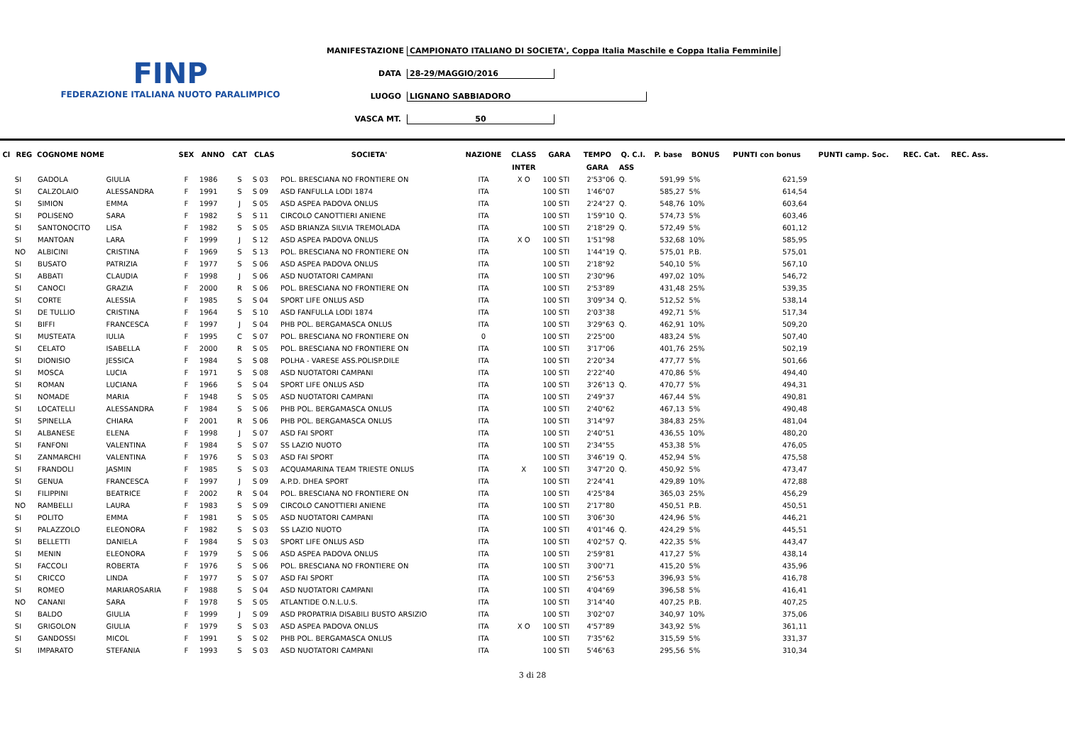FINP
FEDERAZIONE ITALIANA NUOTO PARALIMPICO
MANIFESTAZIONE CAMPIONATO ITALIANO DI SOCIETA', Coppa Italia Maschile e Coppa Italia Femminile
DATA 28-29/MAGGIO/2016
LUOGO LIGNANO SABBIADORO
VASCA MT. 50
| Cl | REG | COGNOME NOME | | SEX | ANNO | CAT | CLAS | SOCIETA' | NAZIONE | CLASS | GARA | TEMPO | Q. C.I. | P. base | BONUS | PUNTI con bonus | PUNTI camp. Soc. | REC. Cat. | REC. Ass. |
| --- | --- | --- | --- | --- | --- | --- | --- | --- | --- | --- | --- | --- | --- | --- | --- | --- | --- | --- | --- |
| | | | | | | | | | | INTER | | GARA | ASS | | | | | | |
| | SI | GADOLA | GIULIA | F | 1986 | S | S 03 | POL. BRESCIANA NO FRONTIERE ON | ITA | X O | 100 STI | 2'53"06 | Q. | 591,99 | 5% | 621,59 | | | |
| | SI | CALZOLAIO | ALESSANDRA | F | 1991 | S | S 09 | ASD FANFULLA LODI 1874 | ITA | | 100 STI | 1'46"07 | | 585,27 | 5% | 614,54 | | | |
| | SI | SIMION | EMMA | F | 1997 | J | S 05 | ASD ASPEA PADOVA ONLUS | ITA | | 100 STI | 2'24"27 | Q. | 548,76 | 10% | 603,64 | | | |
| | SI | POLISENO | SARA | F | 1982 | S | S 11 | CIRCOLO CANOTTIERI ANIENE | ITA | | 100 STI | 1'59"10 | Q. | 574,73 | 5% | 603,46 | | | |
| | SI | SANTONOCITO | LISA | F | 1982 | S | S 05 | ASD BRIANZA SILVIA TREMOLADA | ITA | | 100 STI | 2'18"29 | Q. | 572,49 | 5% | 601,12 | | | |
| | SI | MANTOAN | LARA | F | 1999 | J | S 12 | ASD ASPEA PADOVA ONLUS | ITA | X O | 100 STI | 1'51"98 | | 532,68 | 10% | 585,95 | | | |
| | NO | ALBICINI | CRISTINA | F | 1969 | S | S 13 | POL. BRESCIANA NO FRONTIERE ON | ITA | | 100 STI | 1'44"19 | Q. | 575,01 | P.B. | 575,01 | | | |
| | SI | BUSATO | PATRIZIA | F | 1977 | S | S 06 | ASD ASPEA PADOVA ONLUS | ITA | | 100 STI | 2'18"92 | | 540,10 | 5% | 567,10 | | | |
| | SI | ABBATI | CLAUDIA | F | 1998 | J | S 06 | ASD NUOTATORI CAMPANI | ITA | | 100 STI | 2'30"96 | | 497,02 | 10% | 546,72 | | | |
| | SI | CANOCI | GRAZIA | F | 2000 | R | S 06 | POL. BRESCIANA NO FRONTIERE ON | ITA | | 100 STI | 2'53"89 | | 431,48 | 25% | 539,35 | | | |
| | SI | CORTE | ALESSIA | F | 1985 | S | S 04 | SPORT LIFE ONLUS ASD | ITA | | 100 STI | 3'09"34 | Q. | 512,52 | 5% | 538,14 | | | |
| | SI | DE TULLIO | CRISTINA | F | 1964 | S | S 10 | ASD FANFULLA LODI 1874 | ITA | | 100 STI | 2'03"38 | | 492,71 | 5% | 517,34 | | | |
| | SI | BIFFI | FRANCESCA | F | 1997 | J | S 04 | PHB POL. BERGAMASCA ONLUS | ITA | | 100 STI | 3'29"63 | Q. | 462,91 | 10% | 509,20 | | | |
| | SI | MUSTEATA | IULIA | F | 1995 | C | S 07 | POL. BRESCIANA NO FRONTIERE ON | 0 | | 100 STI | 2'25"00 | | 483,24 | 5% | 507,40 | | | |
| | SI | CELATO | ISABELLA | F | 2000 | R | S 05 | POL. BRESCIANA NO FRONTIERE ON | ITA | | 100 STI | 3'17"06 | | 401,76 | 25% | 502,19 | | | |
| | SI | DIONISIO | JESSICA | F | 1984 | S | S 08 | POLHA - VARESE ASS.POLISP.DILE | ITA | | 100 STI | 2'20"34 | | 477,77 | 5% | 501,66 | | | |
| | SI | MOSCA | LUCIA | F | 1971 | S | S 08 | ASD NUOTATORI CAMPANI | ITA | | 100 STI | 2'22"40 | | 470,86 | 5% | 494,40 | | | |
| | SI | ROMAN | LUCIANA | F | 1966 | S | S 04 | SPORT LIFE ONLUS ASD | ITA | | 100 STI | 3'26"13 | Q. | 470,77 | 5% | 494,31 | | | |
| | SI | NOMADE | MARIA | F | 1948 | S | S 05 | ASD NUOTATORI CAMPANI | ITA | | 100 STI | 2'49"37 | | 467,44 | 5% | 490,81 | | | |
| | SI | LOCATELLI | ALESSANDRA | F | 1984 | S | S 06 | PHB POL. BERGAMASCA ONLUS | ITA | | 100 STI | 2'40"62 | | 467,13 | 5% | 490,48 | | | |
| | SI | SPINELLA | CHIARA | F | 2001 | R | S 06 | PHB POL. BERGAMASCA ONLUS | ITA | | 100 STI | 3'14"97 | | 384,83 | 25% | 481,04 | | | |
| | SI | ALBANESE | ELENA | F | 1998 | J | S 07 | ASD FAI SPORT | ITA | | 100 STI | 2'40"51 | | 436,55 | 10% | 480,20 | | | |
| | SI | FANFONI | VALENTINA | F | 1984 | S | S 07 | SS LAZIO NUOTO | ITA | | 100 STI | 2'34"55 | | 453,38 | 5% | 476,05 | | | |
| | SI | ZANMARCHI | VALENTINA | F | 1976 | S | S 03 | ASD FAI SPORT | ITA | | 100 STI | 3'46"19 | Q. | 452,94 | 5% | 475,58 | | | |
| | SI | FRANDOLI | JASMIN | F | 1985 | S | S 03 | ACQUAMARINA TEAM TRIESTE ONLUS | ITA | X | 100 STI | 3'47"20 | Q. | 450,92 | 5% | 473,47 | | | |
| | SI | GENUA | FRANCESCA | F | 1997 | J | S 09 | A.P.D. DHEA SPORT | ITA | | 100 STI | 2'24"41 | | 429,89 | 10% | 472,88 | | | |
| | SI | FILIPPINI | BEATRICE | F | 2002 | R | S 04 | POL. BRESCIANA NO FRONTIERE ON | ITA | | 100 STI | 4'25"84 | | 365,03 | 25% | 456,29 | | | |
| | NO | RAMBELLI | LAURA | F | 1983 | S | S 09 | CIRCOLO CANOTTIERI ANIENE | ITA | | 100 STI | 2'17"80 | | 450,51 | P.B. | 450,51 | | | |
| | SI | POLITO | EMMA | F | 1981 | S | S 05 | ASD NUOTATORI CAMPANI | ITA | | 100 STI | 3'06"30 | | 424,96 | 5% | 446,21 | | | |
| | SI | PALAZZOLO | ELEONORA | F | 1982 | S | S 03 | SS LAZIO NUOTO | ITA | | 100 STI | 4'01"46 | Q. | 424,29 | 5% | 445,51 | | | |
| | SI | BELLETTI | DANIELA | F | 1984 | S | S 03 | SPORT LIFE ONLUS ASD | ITA | | 100 STI | 4'02"57 | Q. | 422,35 | 5% | 443,47 | | | |
| | SI | MENIN | ELEONORA | F | 1979 | S | S 06 | ASD ASPEA PADOVA ONLUS | ITA | | 100 STI | 2'59"81 | | 417,27 | 5% | 438,14 | | | |
| | SI | FACCOLI | ROBERTA | F | 1976 | S | S 06 | POL. BRESCIANA NO FRONTIERE ON | ITA | | 100 STI | 3'00"71 | | 415,20 | 5% | 435,96 | | | |
| | SI | CRICCO | LINDA | F | 1977 | S | S 07 | ASD FAI SPORT | ITA | | 100 STI | 2'56"53 | | 396,93 | 5% | 416,78 | | | |
| | SI | ROMEO | MARIAROSARIA | F | 1988 | S | S 04 | ASD NUOTATORI CAMPANI | ITA | | 100 STI | 4'04"69 | | 396,58 | 5% | 416,41 | | | |
| | NO | CANANI | SARA | F | 1978 | S | S 05 | ATLANTIDE O.N.L.U.S. | ITA | | 100 STI | 3'14"40 | | 407,25 | P.B. | 407,25 | | | |
| | SI | BALDO | GIULIA | F | 1999 | J | S 09 | ASD PROPATRIA DISABILI BUSTO ARSIZIO | ITA | | 100 STI | 3'02"07 | | 340,97 | 10% | 375,06 | | | |
| | SI | GRIGOLON | GIULIA | F | 1979 | S | S 03 | ASD ASPEA PADOVA ONLUS | ITA | X O | 100 STI | 4'57"89 | | 343,92 | 5% | 361,11 | | | |
| | SI | GANDOSSI | MICOL | F | 1991 | S | S 02 | PHB POL. BERGAMASCA ONLUS | ITA | | 100 STI | 7'35"62 | | 315,59 | 5% | 331,37 | | | |
| | SI | IMPARATO | STEFANIA | F | 1993 | S | S 03 | ASD NUOTATORI CAMPANI | ITA | | 100 STI | 5'46"63 | | 295,56 | 5% | 310,34 | | | |
3 di 28